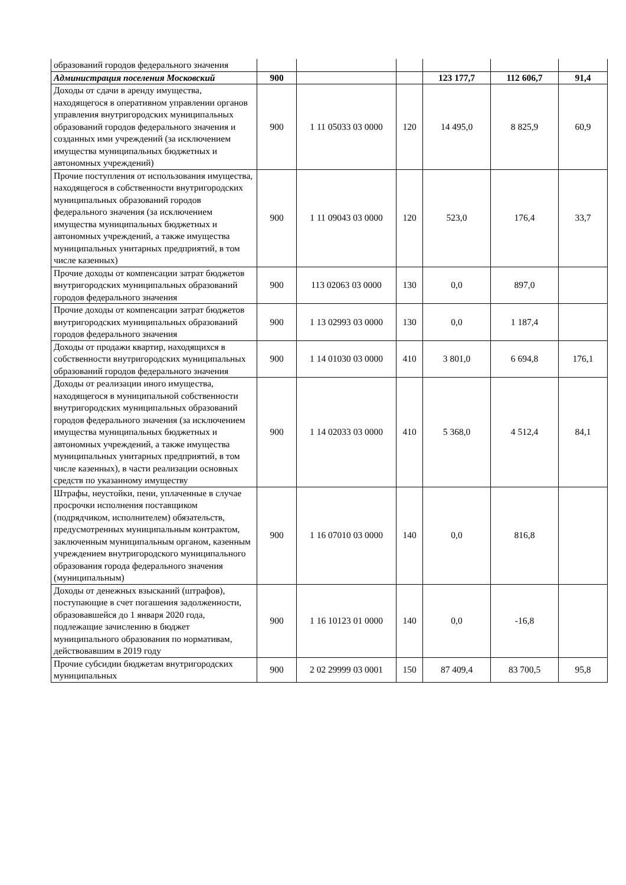| образований городов федерального значения | | | | | | |
| Администрация поселения Московский | 900 | | | 123 177,7 | 112 606,7 | 91,4 |
| Доходы от сдачи в аренду имущества, находящегося в оперативном управлении органов управления внутригородских муниципальных образований городов федерального значения и созданных ими учреждений (за исключением имущества муниципальных бюджетных и автономных учреждений) | 900 | 1 11 05033 03 0000 | 120 | 14 495,0 | 8 825,9 | 60,9 |
| Прочие поступления от использования имущества, находящегося в собственности внутригородских муниципальных образований городов федерального значения (за исключением имущества муниципальных бюджетных и автономных учреждений, а также имущества муниципальных унитарных предприятий, в том числе казенных) | 900 | 1 11 09043 03 0000 | 120 | 523,0 | 176,4 | 33,7 |
| Прочие доходы от компенсации затрат бюджетов внутригородских муниципальных образований городов федерального значения | 900 | 113 02063 03 0000 | 130 | 0,0 | 897,0 | |
| Прочие доходы от компенсации затрат бюджетов внутригородских муниципальных образований городов федерального значения | 900 | 1 13 02993 03 0000 | 130 | 0,0 | 1 187,4 | |
| Доходы от продажи квартир, находящихся в собственности внутригородских муниципальных образований городов федерального значения | 900 | 1 14 01030 03 0000 | 410 | 3 801,0 | 6 694,8 | 176,1 |
| Доходы от реализации иного имущества, находящегося в муниципальной собственности внутригородских муниципальных образований городов федерального значения (за исключением имущества муниципальных бюджетных и автономных учреждений, а также имущества муниципальных унитарных предприятий, в том числе казенных), в части реализации основных средств по указанному имуществу | 900 | 1 14 02033 03 0000 | 410 | 5 368,0 | 4 512,4 | 84,1 |
| Штрафы, неустойки, пени, уплаченные в случае просрочки исполнения поставщиком (подрядчиком, исполнителем) обязательств, предусмотренных муниципальным контрактом, заключенным муниципальным органом, казенным учреждением внутригородского муниципального образования города федерального значения (муниципальным) | 900 | 1 16 07010 03 0000 | 140 | 0,0 | 816,8 | |
| Доходы от денежных взысканий (штрафов), поступающие в счет погашения задолженности, образовавшейся до 1 января 2020 года, подлежащие зачислению в бюджет муниципального образования по нормативам, действовавшим в 2019 году | 900 | 1 16 10123 01 0000 | 140 | 0,0 | -16,8 | |
| Прочие субсидии бюджетам внутригородских муниципальных | 900 | 2 02 29999 03 0001 | 150 | 87 409,4 | 83 700,5 | 95,8 |